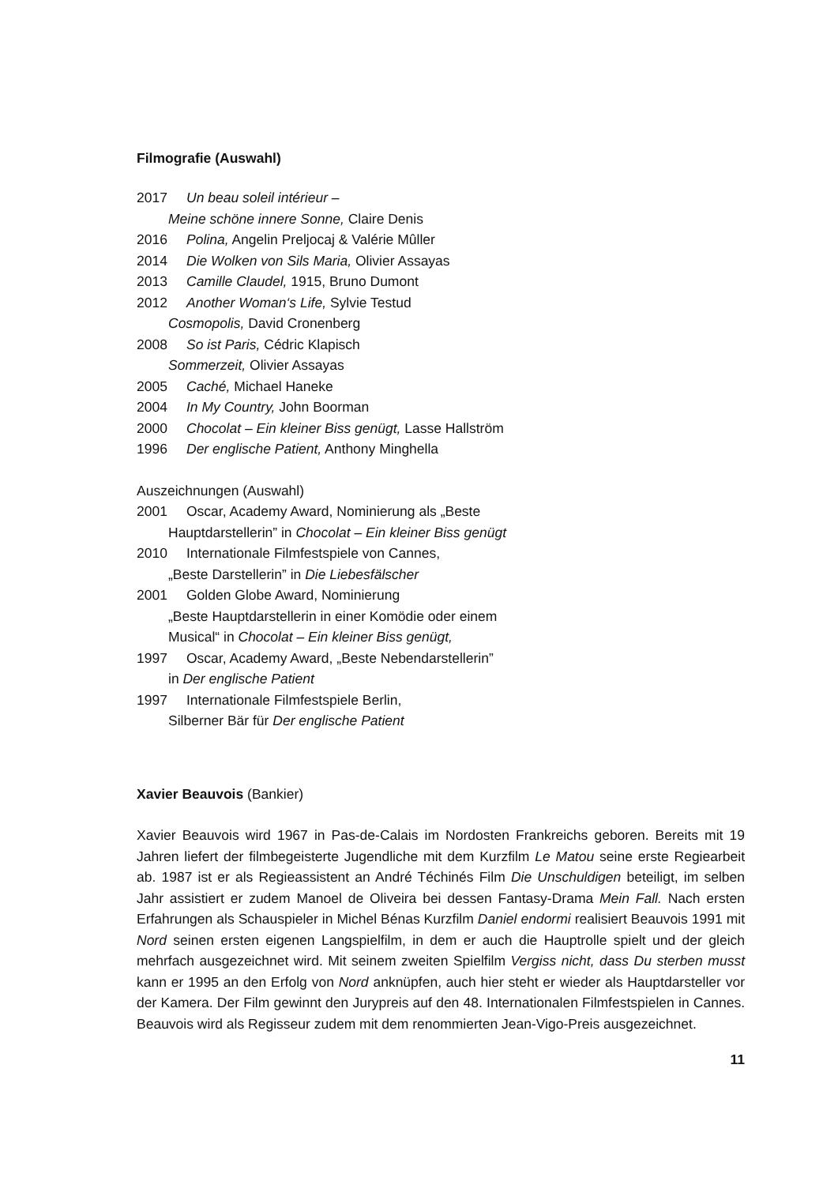Filmografie (Auswahl)
2017 Un beau soleil intérieur –
Meine schöne innere Sonne, Claire Denis
2016 Polina, Angelin Preljocaj & Valérie Mûller
2014 Die Wolken von Sils Maria, Olivier Assayas
2013 Camille Claudel, 1915, Bruno Dumont
2012 Another Woman‘s Life, Sylvie Testud
Cosmopolis, David Cronenberg
2008 So ist Paris, Cédric Klapisch
Sommerzeit, Olivier Assayas
2005 Caché, Michael Haneke
2004 In My Country, John Boorman
2000 Chocolat – Ein kleiner Biss genügt, Lasse Hallström
1996 Der englische Patient, Anthony Minghella
Auszeichnungen (Auswahl)
2001 Oscar, Academy Award, Nominierung als „Beste
Hauptdarstellerin” in Chocolat – Ein kleiner Biss genügt
2010 Internationale Filmfestspiele von Cannes,
„Beste Darstellerin” in Die Liebesfälscher
2001 Golden Globe Award, Nominierung
„Beste Hauptdarstellerin in einer Komödie oder einem
Musical“ in Chocolat – Ein kleiner Biss genügt,
1997 Oscar, Academy Award, „Beste Nebendarstellerin”
in Der englische Patient
1997 Internationale Filmfestspiele Berlin,
Silberner Bär für Der englische Patient
Xavier Beauvois (Bankier)
Xavier Beauvois wird 1967 in Pas-de-Calais im Nordosten Frankreichs geboren. Bereits mit 19 Jahren liefert der filmbegeisterte Jugendliche mit dem Kurzfilm Le Matou seine erste Regiearbeit ab. 1987 ist er als Regieassistent an André Téchinés Film Die Unschuldigen beteiligt, im selben Jahr assistiert er zudem Manoel de Oliveira bei dessen Fantasy-Drama Mein Fall. Nach ersten Erfahrungen als Schauspieler in Michel Bénas Kurzfilm Daniel endormi realisiert Beauvois 1991 mit Nord seinen ersten eigenen Langspielfilm, in dem er auch die Hauptrolle spielt und der gleich mehrfach ausgezeichnet wird. Mit seinem zweiten Spielfilm Vergiss nicht, dass Du sterben musst kann er 1995 an den Erfolg von Nord anknüpfen, auch hier steht er wieder als Hauptdarsteller vor der Kamera. Der Film gewinnt den Jurypreis auf den 48. Internationalen Filmfestspielen in Cannes. Beauvois wird als Regisseur zudem mit dem renommierten Jean-Vigo-Preis ausgezeichnet.
11